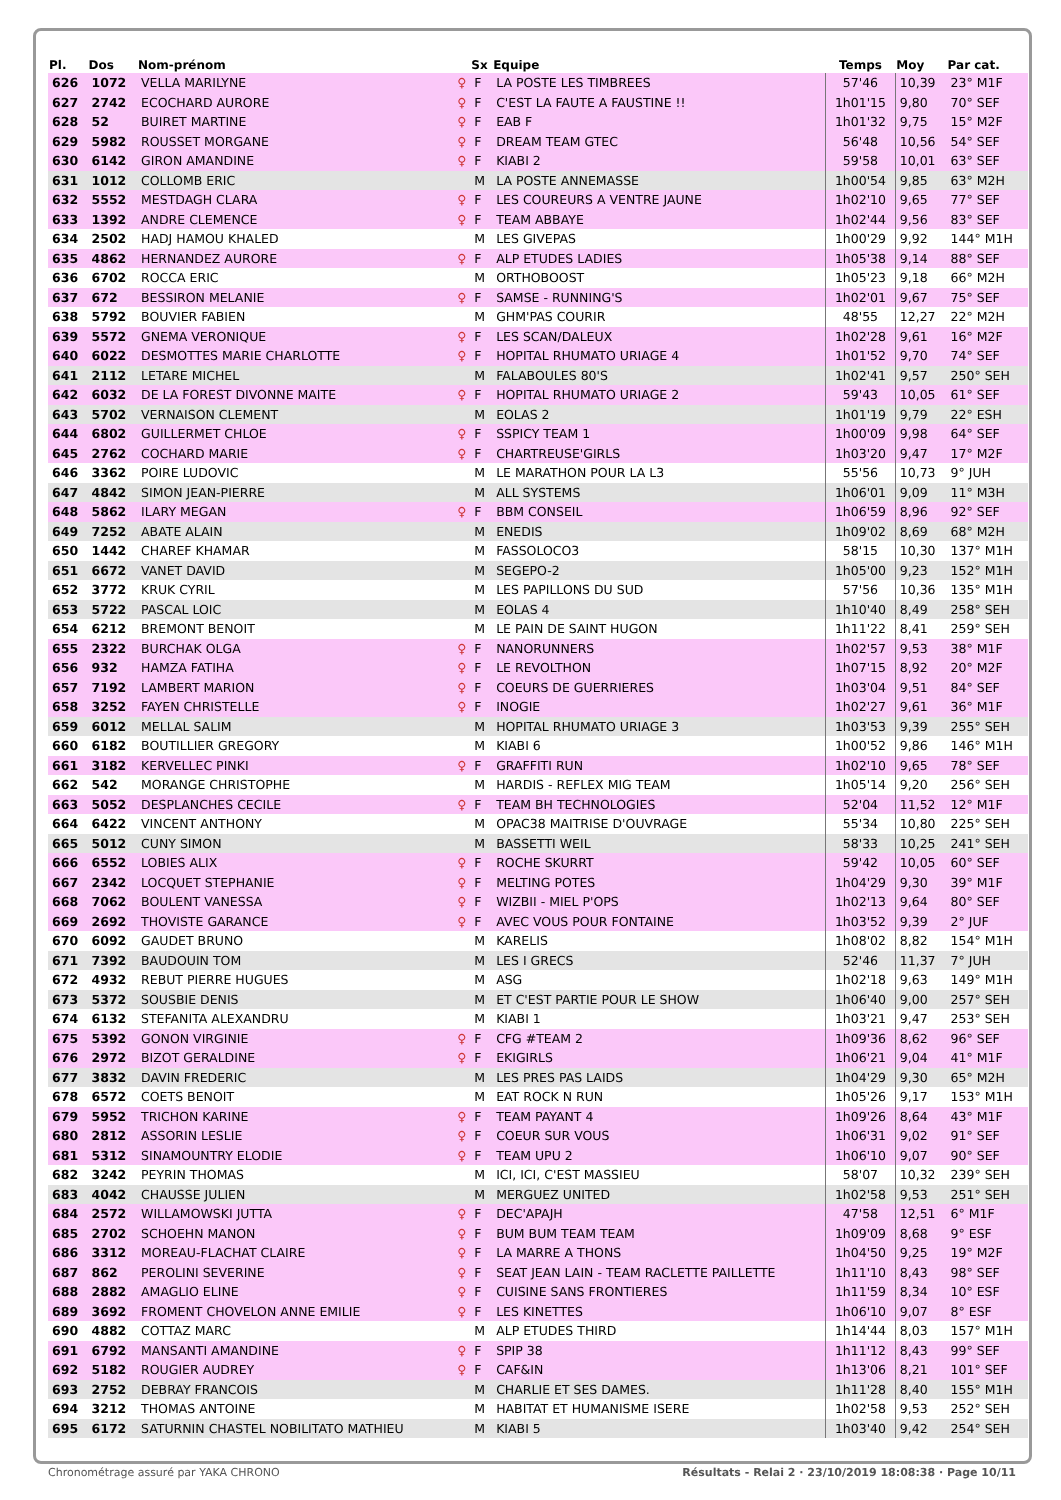| Pl. | Dos | Nom-prénom | | Sx | Equipe | Temps | Moy | Par cat. |
| --- | --- | --- | --- | --- | --- | --- | --- | --- |
| 626 | 1072 | VELLA MARILYNE | ♀ | F | LA POSTE LES TIMBREES | 57'46 | 10,39 | 23° M1F |
| 627 | 2742 | ECOCHARD AURORE | ♀ | F | C'EST LA FAUTE A FAUSTINE !! | 1h01'15 | 9,80 | 70° SEF |
| 628 | 52 | BUIRET MARTINE | ♀ | F | EAB F | 1h01'32 | 9,75 | 15° M2F |
| 629 | 5982 | ROUSSET MORGANE | ♀ | F | DREAM TEAM GTEC | 56'48 | 10,56 | 54° SEF |
| 630 | 6142 | GIRON AMANDINE | ♀ | F | KIABI 2 | 59'58 | 10,01 | 63° SEF |
| 631 | 1012 | COLLOMB ERIC | | M | LA POSTE ANNEMASSE | 1h00'54 | 9,85 | 63° M2H |
| 632 | 5552 | MESTDAGH CLARA | ♀ | F | LES COUREURS A VENTRE JAUNE | 1h02'10 | 9,65 | 77° SEF |
| 633 | 1392 | ANDRE CLEMENCE | ♀ | F | TEAM ABBAYE | 1h02'44 | 9,56 | 83° SEF |
| 634 | 2502 | HADJ HAMOU KHALED | | M | LES GIVEPAS | 1h00'29 | 9,92 | 144° M1H |
| 635 | 4862 | HERNANDEZ AURORE | ♀ | F | ALP ETUDES LADIES | 1h05'38 | 9,14 | 88° SEF |
| 636 | 6702 | ROCCA ERIC | | M | ORTHOBOOST | 1h05'23 | 9,18 | 66° M2H |
| 637 | 672 | BESSIRON MELANIE | ♀ | F | SAMSE - RUNNING'S | 1h02'01 | 9,67 | 75° SEF |
| 638 | 5792 | BOUVIER FABIEN | | M | GHM'PAS COURIR | 48'55 | 12,27 | 22° M2H |
| 639 | 5572 | GNEMA VERONIQUE | ♀ | F | LES SCAN/DALEUX | 1h02'28 | 9,61 | 16° M2F |
| 640 | 6022 | DESMOTTES MARIE CHARLOTTE | ♀ | F | HOPITAL RHUMATO URIAGE 4 | 1h01'52 | 9,70 | 74° SEF |
| 641 | 2112 | LETARE MICHEL | | M | FALABOULES 80'S | 1h02'41 | 9,57 | 250° SEH |
| 642 | 6032 | DE LA FOREST DIVONNE MAITE | ♀ | F | HOPITAL RHUMATO URIAGE 2 | 59'43 | 10,05 | 61° SEF |
| 643 | 5702 | VERNAISON CLEMENT | | M | EOLAS 2 | 1h01'19 | 9,79 | 22° ESH |
| 644 | 6802 | GUILLERMET CHLOE | ♀ | F | SSPICY TEAM 1 | 1h00'09 | 9,98 | 64° SEF |
| 645 | 2762 | COCHARD MARIE | ♀ | F | CHARTREUSE'GIRLS | 1h03'20 | 9,47 | 17° M2F |
| 646 | 3362 | POIRE LUDOVIC | | M | LE MARATHON POUR LA L3 | 55'56 | 10,73 | 9° JUH |
| 647 | 4842 | SIMON JEAN-PIERRE | | M | ALL SYSTEMS | 1h06'01 | 9,09 | 11° M3H |
| 648 | 5862 | ILARY MEGAN | ♀ | F | BBM CONSEIL | 1h06'59 | 8,96 | 92° SEF |
| 649 | 7252 | ABATE ALAIN | | M | ENEDIS | 1h09'02 | 8,69 | 68° M2H |
| 650 | 1442 | CHAREF KHAMAR | | M | FASSOLOCO3 | 58'15 | 10,30 | 137° M1H |
| 651 | 6672 | VANET DAVID | | M | SEGEPO-2 | 1h05'00 | 9,23 | 152° M1H |
| 652 | 3772 | KRUK CYRIL | | M | LES PAPILLONS DU SUD | 57'56 | 10,36 | 135° M1H |
| 653 | 5722 | PASCAL LOIC | | M | EOLAS 4 | 1h10'40 | 8,49 | 258° SEH |
| 654 | 6212 | BREMONT BENOIT | | M | LE PAIN DE SAINT HUGON | 1h11'22 | 8,41 | 259° SEH |
| 655 | 2322 | BURCHAK OLGA | ♀ | F | NANORUNNERS | 1h02'57 | 9,53 | 38° M1F |
| 656 | 932 | HAMZA FATIHA | ♀ | F | LE REVOLTHON | 1h07'15 | 8,92 | 20° M2F |
| 657 | 7192 | LAMBERT MARION | ♀ | F | COEURS DE GUERRIERES | 1h03'04 | 9,51 | 84° SEF |
| 658 | 3252 | FAYEN CHRISTELLE | ♀ | F | INOGIE | 1h02'27 | 9,61 | 36° M1F |
| 659 | 6012 | MELLAL SALIM | | M | HOPITAL RHUMATO URIAGE 3 | 1h03'53 | 9,39 | 255° SEH |
| 660 | 6182 | BOUTILLIER GREGORY | | M | KIABI 6 | 1h00'52 | 9,86 | 146° M1H |
| 661 | 3182 | KERVELLEC PINKI | ♀ | F | GRAFFITI RUN | 1h02'10 | 9,65 | 78° SEF |
| 662 | 542 | MORANGE CHRISTOPHE | | M | HARDIS - REFLEX MIG TEAM | 1h05'14 | 9,20 | 256° SEH |
| 663 | 5052 | DESPLANCHES CECILE | ♀ | F | TEAM BH TECHNOLOGIES | 52'04 | 11,52 | 12° M1F |
| 664 | 6422 | VINCENT ANTHONY | | M | OPAC38 MAITRISE D'OUVRAGE | 55'34 | 10,80 | 225° SEH |
| 665 | 5012 | CUNY SIMON | | M | BASSETTI WEIL | 58'33 | 10,25 | 241° SEH |
| 666 | 6552 | LOBIES ALIX | ♀ | F | ROCHE SKURRT | 59'42 | 10,05 | 60° SEF |
| 667 | 2342 | LOCQUET STEPHANIE | ♀ | F | MELTING POTES | 1h04'29 | 9,30 | 39° M1F |
| 668 | 7062 | BOULENT VANESSA | ♀ | F | WIZBII - MIEL P'OPS | 1h02'13 | 9,64 | 80° SEF |
| 669 | 2692 | THOVISTE GARANCE | ♀ | F | AVEC VOUS POUR FONTAINE | 1h03'52 | 9,39 | 2° JUF |
| 670 | 6092 | GAUDET BRUNO | | M | KARELIS | 1h08'02 | 8,82 | 154° M1H |
| 671 | 7392 | BAUDOUIN TOM | | M | LES I GRECS | 52'46 | 11,37 | 7° JUH |
| 672 | 4932 | REBUT PIERRE HUGUES | | M | ASG | 1h02'18 | 9,63 | 149° M1H |
| 673 | 5372 | SOUSBIE DENIS | | M | ET C'EST PARTIE POUR LE SHOW | 1h06'40 | 9,00 | 257° SEH |
| 674 | 6132 | STEFANITA ALEXANDRU | | M | KIABI 1 | 1h03'21 | 9,47 | 253° SEH |
| 675 | 5392 | GONON VIRGINIE | ♀ | F | CFG #TEAM 2 | 1h09'36 | 8,62 | 96° SEF |
| 676 | 2972 | BIZOT GERALDINE | ♀ | F | EKIGIRLS | 1h06'21 | 9,04 | 41° M1F |
| 677 | 3832 | DAVIN FREDERIC | | M | LES PRES PAS LAIDS | 1h04'29 | 9,30 | 65° M2H |
| 678 | 6572 | COETS BENOIT | | M | EAT ROCK N RUN | 1h05'26 | 9,17 | 153° M1H |
| 679 | 5952 | TRICHON KARINE | ♀ | F | TEAM PAYANT 4 | 1h09'26 | 8,64 | 43° M1F |
| 680 | 2812 | ASSORIN LESLIE | ♀ | F | COEUR SUR VOUS | 1h06'31 | 9,02 | 91° SEF |
| 681 | 5312 | SINAMOUNTRY ELODIE | ♀ | F | TEAM UPU 2 | 1h06'10 | 9,07 | 90° SEF |
| 682 | 3242 | PEYRIN THOMAS | | M | ICI, ICI, C'EST MASSIEU | 58'07 | 10,32 | 239° SEH |
| 683 | 4042 | CHAUSSE JULIEN | | M | MERGUEZ UNITED | 1h02'58 | 9,53 | 251° SEH |
| 684 | 2572 | WILLAMOWSKI JUTTA | ♀ | F | DEC'APAJH | 47'58 | 12,51 | 6° M1F |
| 685 | 2702 | SCHOEHN MANON | ♀ | F | BUM BUM TEAM TEAM | 1h09'09 | 8,68 | 9° ESF |
| 686 | 3312 | MOREAU-FLACHAT CLAIRE | ♀ | F | LA MARRE A THONS | 1h04'50 | 9,25 | 19° M2F |
| 687 | 862 | PEROLINI SEVERINE | ♀ | F | SEAT JEAN LAIN - TEAM RACLETTE PAILLETTE | 1h11'10 | 8,43 | 98° SEF |
| 688 | 2882 | AMAGLIO ELINE | ♀ | F | CUISINE SANS FRONTIERES | 1h11'59 | 8,34 | 10° ESF |
| 689 | 3692 | FROMENT CHOVELON ANNE EMILIE | ♀ | F | LES KINETTES | 1h06'10 | 9,07 | 8° ESF |
| 690 | 4882 | COTTAZ MARC | | M | ALP ETUDES THIRD | 1h14'44 | 8,03 | 157° M1H |
| 691 | 6792 | MANSANTI AMANDINE | ♀ | F | SPIP 38 | 1h11'12 | 8,43 | 99° SEF |
| 692 | 5182 | ROUGIER AUDREY | ♀ | F | CAF&IN | 1h13'06 | 8,21 | 101° SEF |
| 693 | 2752 | DEBRAY FRANCOIS | | M | CHARLIE ET SES DAMES. | 1h11'28 | 8,40 | 155° M1H |
| 694 | 3212 | THOMAS ANTOINE | | M | HABITAT ET HUMANISME ISERE | 1h02'58 | 9,53 | 252° SEH |
| 695 | 6172 | SATURNIN CHASTEL NOBILITATO MATHIEU | | M | KIABI 5 | 1h03'40 | 9,42 | 254° SEH |
Chronométrage assuré par YAKA CHRONO Résultats - Relai 2 · 23/10/2019 18:08:38 · Page 10/11